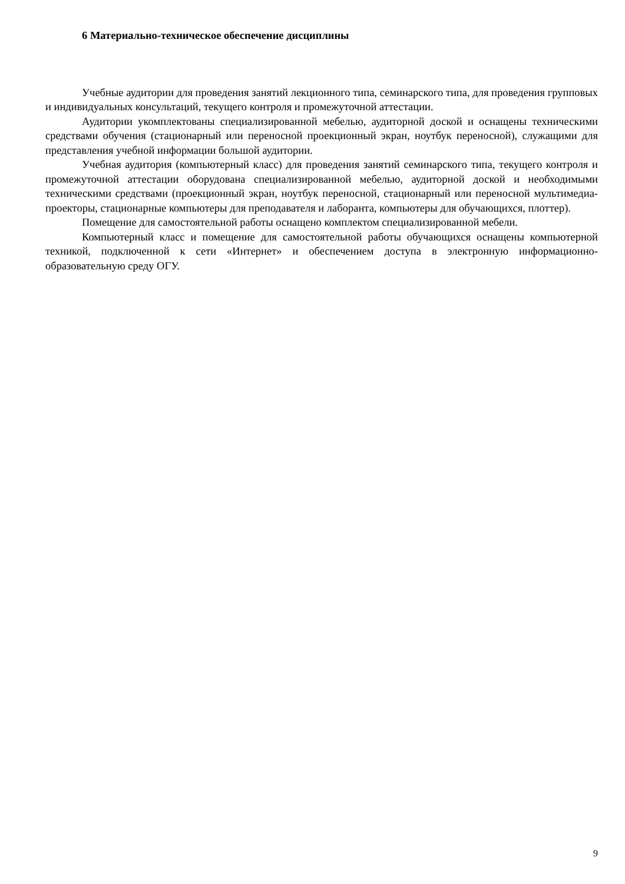6 Материально-техническое обеспечение дисциплины
Учебные аудитории для проведения занятий лекционного типа, семинарского типа, для проведения групповых и индивидуальных консультаций, текущего контроля и промежуточной аттестации.
Аудитории укомплектованы специализированной мебелью, аудиторной доской и оснащены техническими средствами обучения (стационарный или переносной проекционный экран, ноутбук переносной), служащими для представления учебной информации большой аудитории.
Учебная аудитория (компьютерный класс) для проведения занятий семинарского типа, текущего контроля и промежуточной аттестации оборудована специализированной мебелью, аудиторной доской и необходимыми техническими средствами (проекционный экран, ноутбук переносной, стационарный или переносной мультимедиа-проекторы, стационарные компьютеры для преподавателя и лаборанта, компьютеры для обучающихся, плоттер).
Помещение для самостоятельной работы оснащено комплектом специализированной мебели.
Компьютерный класс и помещение для самостоятельной работы обучающихся оснащены компьютерной техникой, подключенной к сети «Интернет» и обеспечением доступа в электронную информационно-образовательную среду ОГУ.
9